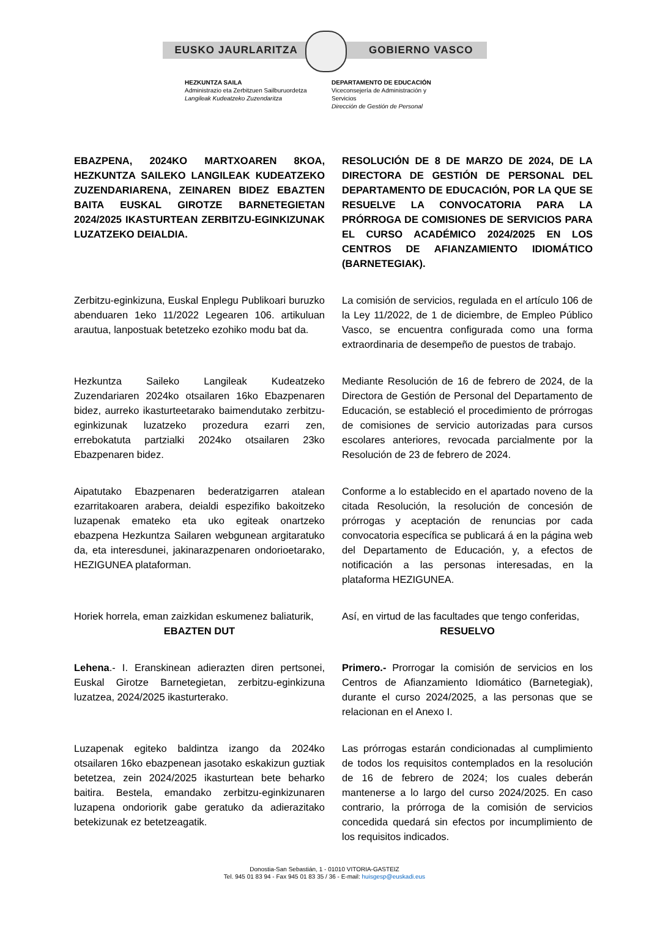EUSKO JAURLARITZA GOBIERNO VASCO
HEZKUNTZA SAILA
Administrazio eta Zerbitzuen Sailburuordetza
Langileak Kudeatzeko Zuzendaritza
DEPARTAMENTO DE EDUCACIÓN
Viceconsejería de Administración y
Servicios
Dirección de Gestión de Personal
EBAZPENA, 2024KO MARTXOAREN 8KOA, HEZKUNTZA SAILEKO LANGILEAK KUDEATZEKO ZUZENDARIARENA, ZEINAREN BIDEZ EBAZTEN BAITA EUSKAL GIROTZE BARNETEGIETAN 2024/2025 IKASTURTEAN ZERBITZU-EGINKIZUNAK LUZATZEKO DEIALDIA.
RESOLUCIÓN DE 8 DE MARZO DE 2024, DE LA DIRECTORA DE GESTIÓN DE PERSONAL DEL DEPARTAMENTO DE EDUCACIÓN, POR LA QUE SE RESUELVE LA CONVOCATORIA PARA LA PRÓRROGA DE COMISIONES DE SERVICIOS PARA EL CURSO ACADÉMICO 2024/2025 EN LOS CENTROS DE AFIANZAMIENTO IDIOMÁTICO (BARNETEGIAK).
Zerbitzu-eginkizuna, Euskal Enplegu Publikoari buruzko abenduaren 1eko 11/2022 Legearen 106. artikuluan arautua, lanpostuak betetzeko ezohiko modu bat da.
La comisión de servicios, regulada en el artículo 106 de la Ley 11/2022, de 1 de diciembre, de Empleo Público Vasco, se encuentra configurada como una forma extraordinaria de desempeño de puestos de trabajo.
Hezkuntza Saileko Langileak Kudeatzeko Zuzendariaren 2024ko otsailaren 16ko Ebazpenaren bidez, aurreko ikasturteetarako baimendutako zerbitzu-eginkizunak luzatzeko prozedura ezarri zen, errebokatuta partzialki 2024ko otsailaren 23ko Ebazpenaren bidez.
Mediante Resolución de 16 de febrero de 2024, de la Directora de Gestión de Personal del Departamento de Educación, se estableció el procedimiento de prórrogas de comisiones de servicio autorizadas para cursos escolares anteriores, revocada parcialmente por la Resolución de 23 de febrero de 2024.
Aipatutako Ebazpenaren bederatzigarren atalean ezarritakoaren arabera, deialdi espezifiko bakoitzeko luzapenak emateko eta uko egiteak onartzeko ebazpena Hezkuntza Sailaren webgunean argitaratuko da, eta interesdunei, jakinarazpenaren ondorioetarako, HEZIGUNEA plataforman.
Conforme a lo establecido en el apartado noveno de la citada Resolución, la resolución de concesión de prórrogas y aceptación de renuncias por cada convocatoria específica se publicará á en la página web del Departamento de Educación, y, a efectos de notificación a las personas interesadas, en la plataforma HEZIGUNEA.
Horiek horrela, eman zaizkidan eskumenez baliaturik,
Así, en virtud de las facultades que tengo conferidas,
EBAZTEN DUT RESUELVO
Lehena.- I. Eranskinean adierazten diren pertsonei, Euskal Girotze Barnetegietan, zerbitzu-eginkizuna luzatzea, 2024/2025 ikasturterako.
Primero.- Prorrogar la comisión de servicios en los Centros de Afianzamiento Idiomático (Barnetegiak), durante el curso 2024/2025, a las personas que se relacionan en el Anexo I.
Luzapenak egiteko baldintza izango da 2024ko otsailaren 16ko ebazpenean jasotako eskakizun guztiak betetzea, zein 2024/2025 ikasturtean bete beharko baitira. Bestela, emandako zerbitzu-eginkizunaren luzapena ondoriorik gabe geratuko da adierazitako betekizunak ez betetzeagatik.
Las prórrogas estarán condicionadas al cumplimiento de todos los requisitos contemplados en la resolución de 16 de febrero de 2024; los cuales deberán mantenerse a lo largo del curso 2024/2025. En caso contrario, la prórroga de la comisión de servicios concedida quedará sin efectos por incumplimiento de los requisitos indicados.
Donostia-San Sebastián, 1 - 01010 VITORIA-GASTEIZ
Tel. 945 01 83 94 - Fax 945 01 83 35 / 36 - E-mail: huisgesp@euskadi.eus